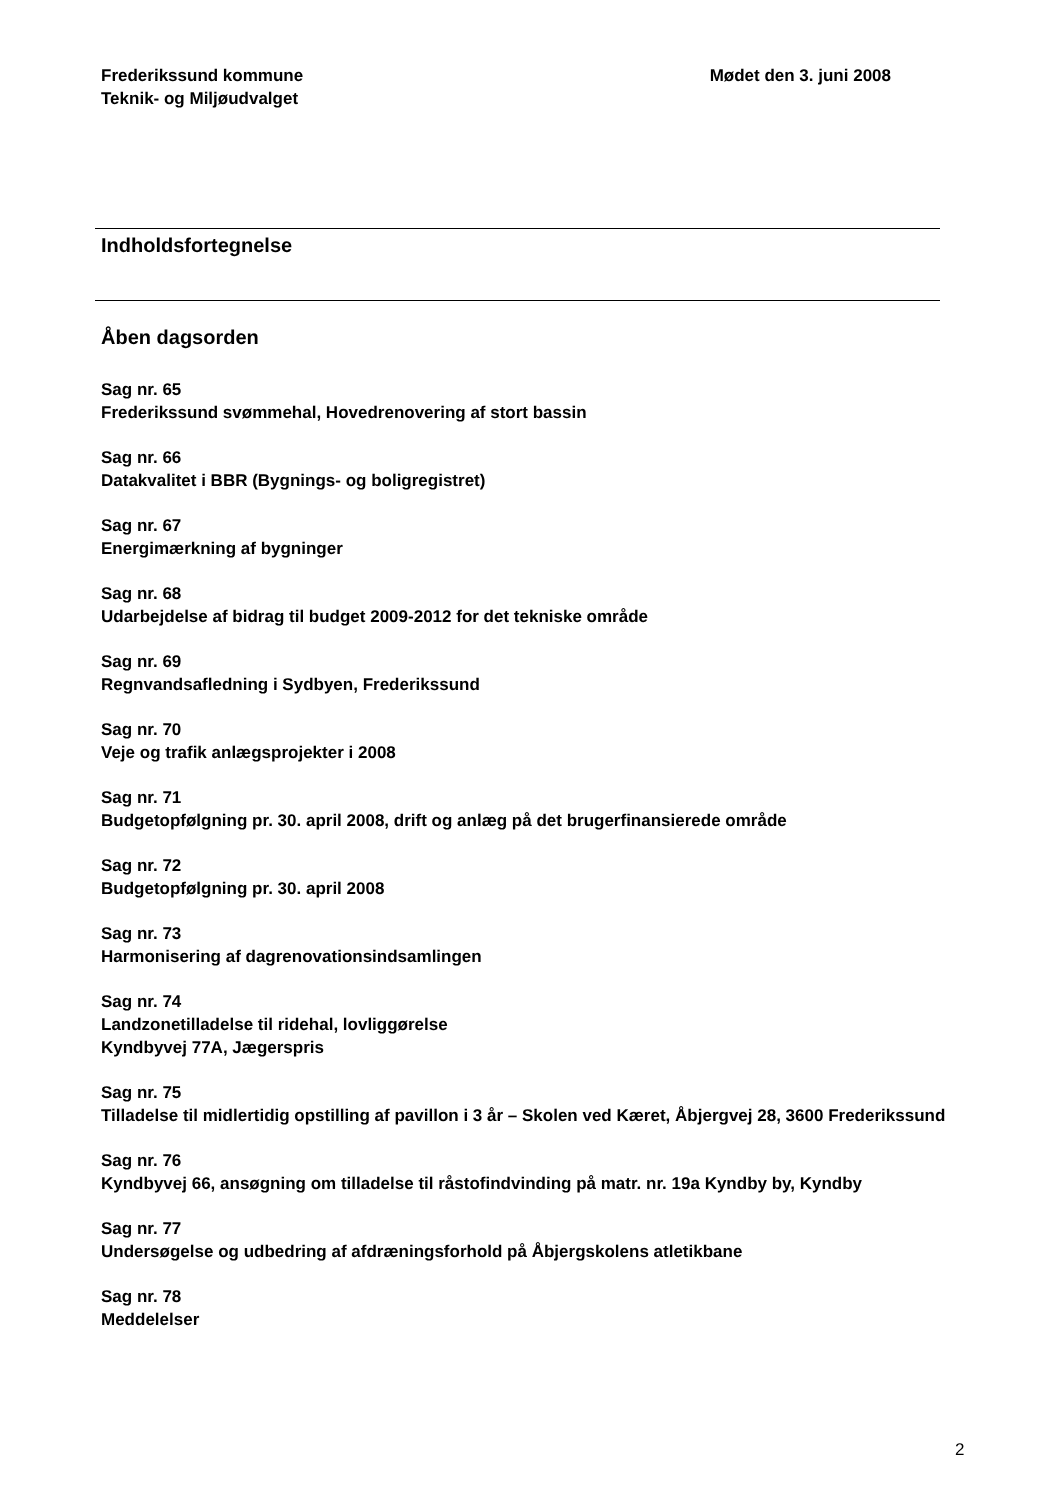Frederikssund kommune
Teknik- og Miljøudvalget
Mødet den 3. juni 2008
Indholdsfortegnelse
Åben dagsorden
Sag nr. 65
Frederikssund svømmehal, Hovedrenovering af stort bassin
Sag nr. 66
Datakvalitet i BBR (Bygnings- og boligregistret)
Sag nr. 67
Energimærkning af bygninger
Sag nr. 68
Udarbejdelse af bidrag til budget 2009-2012 for det tekniske område
Sag nr. 69
Regnvandsafledning i Sydbyen, Frederikssund
Sag nr. 70
Veje og trafik anlægsprojekter i 2008
Sag nr. 71
Budgetopfølgning pr. 30. april 2008, drift og anlæg på det brugerfinansierede område
Sag nr. 72
Budgetopfølgning pr. 30. april 2008
Sag nr. 73
Harmonisering af dagrenovationsindsamlingen
Sag nr. 74
Landzonetilladelse til ridehal, lovliggørelse
Kyndbyvej 77A, Jægerspris
Sag nr. 75
Tilladelse til midlertidig opstilling af pavillon i 3 år – Skolen ved Kæret, Åbjergvej 28, 3600 Frederikssund
Sag nr. 76
Kyndbyvej 66, ansøgning om tilladelse til råstofindvinding på matr. nr. 19a Kyndby by, Kyndby
Sag nr. 77
Undersøgelse og udbedring af afdræningsforhold på Åbjergskolens atletikbane
Sag nr. 78
Meddelelser
2